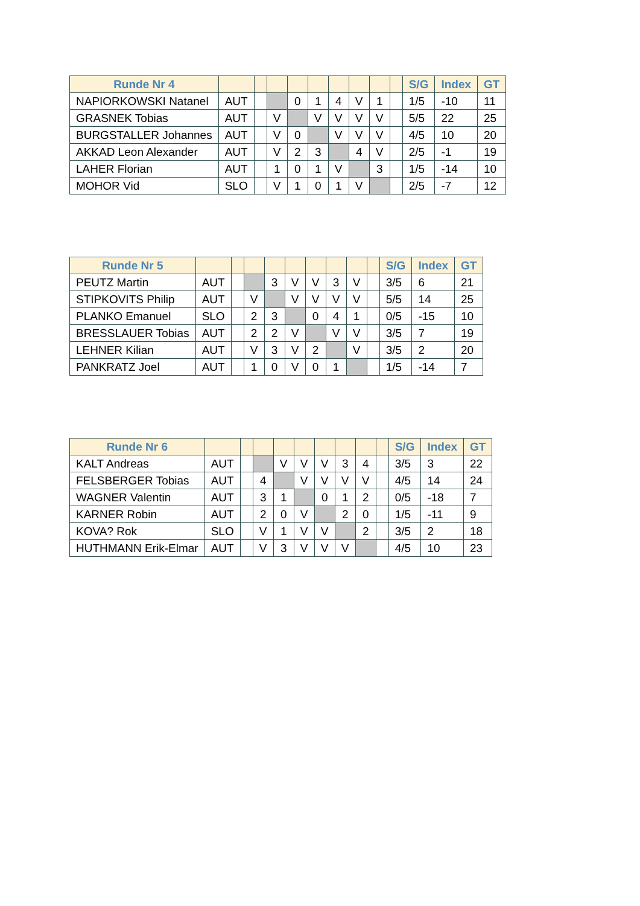| Runde Nr 4 | | | | | | | | | | S/G | Index | GT |
| --- | --- | --- | --- | --- | --- | --- | --- | --- | --- | --- | --- | --- |
| NAPIORKOWSKI Natanel | AUT | | | 0 | 1 | 4 | V | 1 | | 1/5 | -10 | 11 |
| GRASNEK Tobias | AUT | | V | | V | V | V | V | | 5/5 | 22 | 25 |
| BURGSTALLER Johannes | AUT | | V | 0 | | V | V | V | | 4/5 | 10 | 20 |
| AKKAD Leon Alexander | AUT | | V | 2 | 3 | | 4 | V | | 2/5 | -1 | 19 |
| LAHER Florian | AUT | | 1 | 0 | 1 | V | | 3 | | 1/5 | -14 | 10 |
| MOHOR Vid | SLO | | V | 1 | 0 | 1 | V | | | 2/5 | -7 | 12 |
| Runde Nr 5 | | | | | | | | | | S/G | Index | GT |
| --- | --- | --- | --- | --- | --- | --- | --- | --- | --- | --- | --- | --- |
| PEUTZ Martin | AUT | | | 3 | V | V | 3 | V | | 3/5 | 6 | 21 |
| STIPKOVITS Philip | AUT | | V | | V | V | V | V | | 5/5 | 14 | 25 |
| PLANKO Emanuel | SLO | | 2 | 3 | | 0 | 4 | 1 | | 0/5 | -15 | 10 |
| BRESSLAUER Tobias | AUT | | 2 | 2 | V | | V | V | | 3/5 | 7 | 19 |
| LEHNER Kilian | AUT | | V | 3 | V | 2 | | V | | 3/5 | 2 | 20 |
| PANKRATZ Joel | AUT | | 1 | 0 | V | 0 | 1 | | | 1/5 | -14 | 7 |
| Runde Nr 6 | | | | | | | | | | S/G | Index | GT |
| --- | --- | --- | --- | --- | --- | --- | --- | --- | --- | --- | --- | --- |
| KALT Andreas | AUT | | | V | V | V | 3 | 4 | | 3/5 | 3 | 22 |
| FELSBERGER Tobias | AUT | | 4 | | V | V | V | V | | 4/5 | 14 | 24 |
| WAGNER Valentin | AUT | | 3 | 1 | | 0 | 1 | 2 | | 0/5 | -18 | 7 |
| KARNER Robin | AUT | | 2 | 0 | V | | 2 | 0 | | 1/5 | -11 | 9 |
| KOVA? Rok | SLO | | V | 1 | V | V | | 2 | | 3/5 | 2 | 18 |
| HUTHMANN Erik-Elmar | AUT | | V | 3 | V | V | V | | | 4/5 | 10 | 23 |